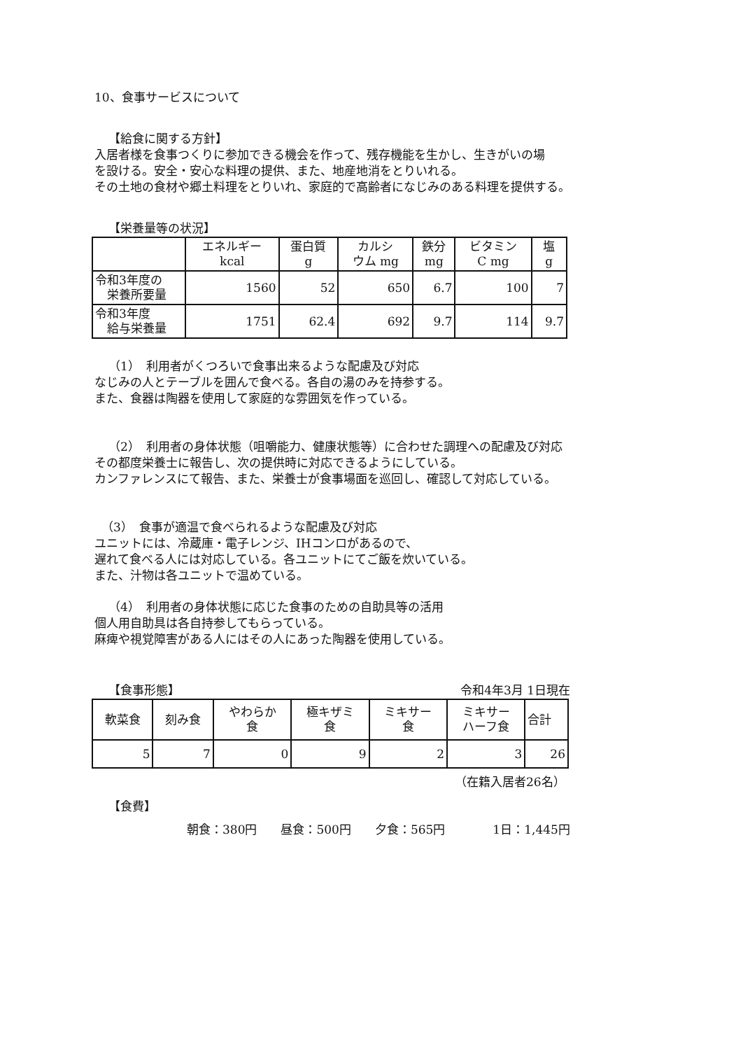10、食事サービスについて
【給食に関する方針】
入居者様を食事つくりに参加できる機会を作って、残存機能を生かし、生きがいの場
を設ける。安全・安心な料理の提供、また、地産地消をとりいれる。
その土地の食材や郷土料理をとりいれ、家庭的で高齢者になじみのある料理を提供する。
【栄養量等の状況】
| | エネルギー kcal | 蛋白質 g | カルシ ウム mg | 鉄分 mg | ビタミン C mg | 塩 g |
| 令和3年度の 栄養所要量 | 1560 | 52 | 650 | 6.7 | 100 | 7 |
| 令和3年度 給与栄養量 | 1751 | 62.4 | 692 | 9.7 | 114 | 9.7 |
（1）　利用者がくつろいで食事出来るような配慮及び対応
なじみの人とテーブルを囲んで食べる。各自の湯のみを持参する。
また、食器は陶器を使用して家庭的な雰囲気を作っている。
（2）　利用者の身体状態（咀嚼能力、健康状態等）に合わせた調理への配慮及び対応
その都度栄養士に報告し、次の提供時に対応できるようにしている。
カンファレンスにて報告、また、栄養士が食事場面を巡回し、確認して対応している。
（3）　食事が適温で食べられるような配慮及び対応
ユニットには、冷蔵庫・電子レンジ、IHコンロがあるので、
遅れて食べる人には対応している。各ユニットにてご飯を炊いている。
また、汁物は各ユニットで温めている。
（4）　利用者の身体状態に応じた食事のための自助具等の活用
個人用自助具は各自持参してもらっている。
麻痺や視覚障害がある人にはその人にあった陶器を使用している。
【食事形態】 令和4年3月 1日現在
| 軟菜食 | 刻み食 | やわらか 食 | 極キザミ 食 | ミキサー 食 | ミキサー ハーフ食 | 合計 |
| 5 | 7 | 0 | 9 | 2 | 3 | 26 |
（在籍入居者26名）
【食費】
朝食：380円　　昼食：500円　　夕食：565円　　　　1日：1,445円